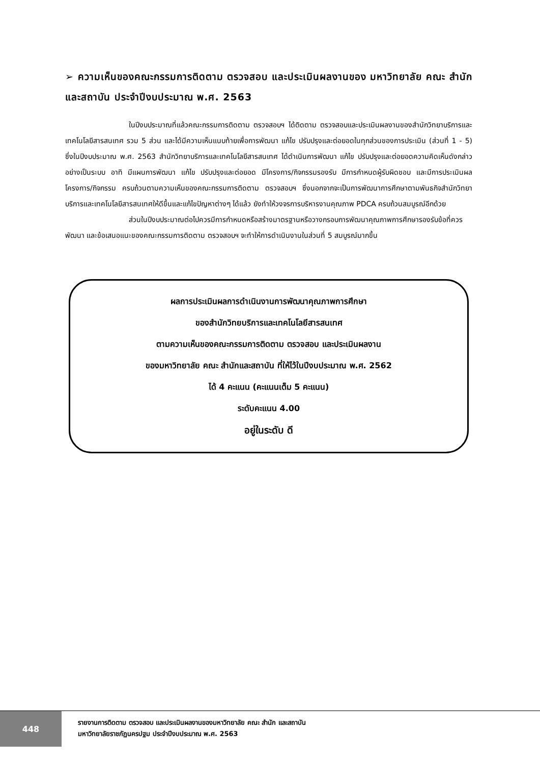➢ ความเห็นของคณะกรรมการติดตาม ตรวจสอบ และประเมินผลงานของ มหาวิทยาลัย คณะ สำนัก และสถาบัน ประจำปีงบประมาณ พ.ศ. 2563
ในปีงบประมาณที่แล้วคณะกรรมการติดตาม ตรวจสอบฯ ได้ติดตาม ตรวจสอบและประเมินผลงานของสำนักวิทยาบริการและเทคโนโลยีสารสนเทศ รวม 5 ส่วน และได้มีความเห็นแนบท้ายเพื่อการพัฒนา แก้ไข ปรับปรุงและต่อยอดในทุกส่วนของการประเมิน (ส่วนที่ 1 - 5) ซึ่งในปีงบประมาณ พ.ศ. 2563 สำนักวิทยาบริการและเทคโนโลยีสารสนเทศ ได้ดำเนินการพัฒนา แก้ไข ปรับปรุงและต่อยอดความคิดเห็นดังกล่าวอย่างเป็นระบบ อาทิ มีแผนการพัฒนา แก้ไข ปรับปรุงและต่อยอด มีโครงการ/กิจกรรมรองรับ มีการกำหนดผู้รับผิดชอบ และมีการประเมินผลโครงการ/กิจกรรม ครบถ้วนตามความเห็นของคณะกรรมการติดตาม ตรวจสอบฯ ซึ่งนอกจากจะเป็นการพัฒนาการศึกษาตามพันธกิจสำนักวิทยาบริการและเทคโนโลยีสารสนเทศให้ดีขึ้นและแก้ไขปัญหาต่างๆ ได้แล้ว ยังทำให้วงจรการบริหารงานคุณภาพ PDCA ครบถ้วนสมบูรณ์อีกด้วย
ส่วนในปีงบประมาณต่อไปควรมีการกำหนดหรือสร้างมาตรฐานหรือวางกรอบการพัฒนาคุณภาพการศึกษารองรับข้อที่ควรพัฒนา และข้อเสนอแนะของคณะกรรมการติดตาม ตรวจสอบฯ จะทำให้การดำเนินงานในส่วนที่ 5 สมบูรณ์มากขึ้น
ผลการประเมินผลการดำเนินงานการพัฒนาคุณภาพการศึกษา
ของสำนักวิทยบริการและเทคโนโลยีสารสนเทศ
ตามความเห็นของคณะกรรมการติดตาม ตรวจสอบ และประเมินผลงาน
ของมหาวิทยาลัย คณะ สำนักและสถาบัน ที่ให้ไว้ในปีงบประมาณ พ.ศ. 2562
ได้ 4 คะแนน (คะแนนเต็ม 5 คะแนน)
ระดับคะแนน 4.00
อยู่ในระดับ ดี
448
รายงานการติดตาม ตรวจสอบ และประเมินผลงานของมหาวิทยาลัย คณะ สำนัก และสถาบัน
มหาวิทยาลัยราชภัฏนครปฐม ประจำปีงบประมาณ พ.ศ. 2563